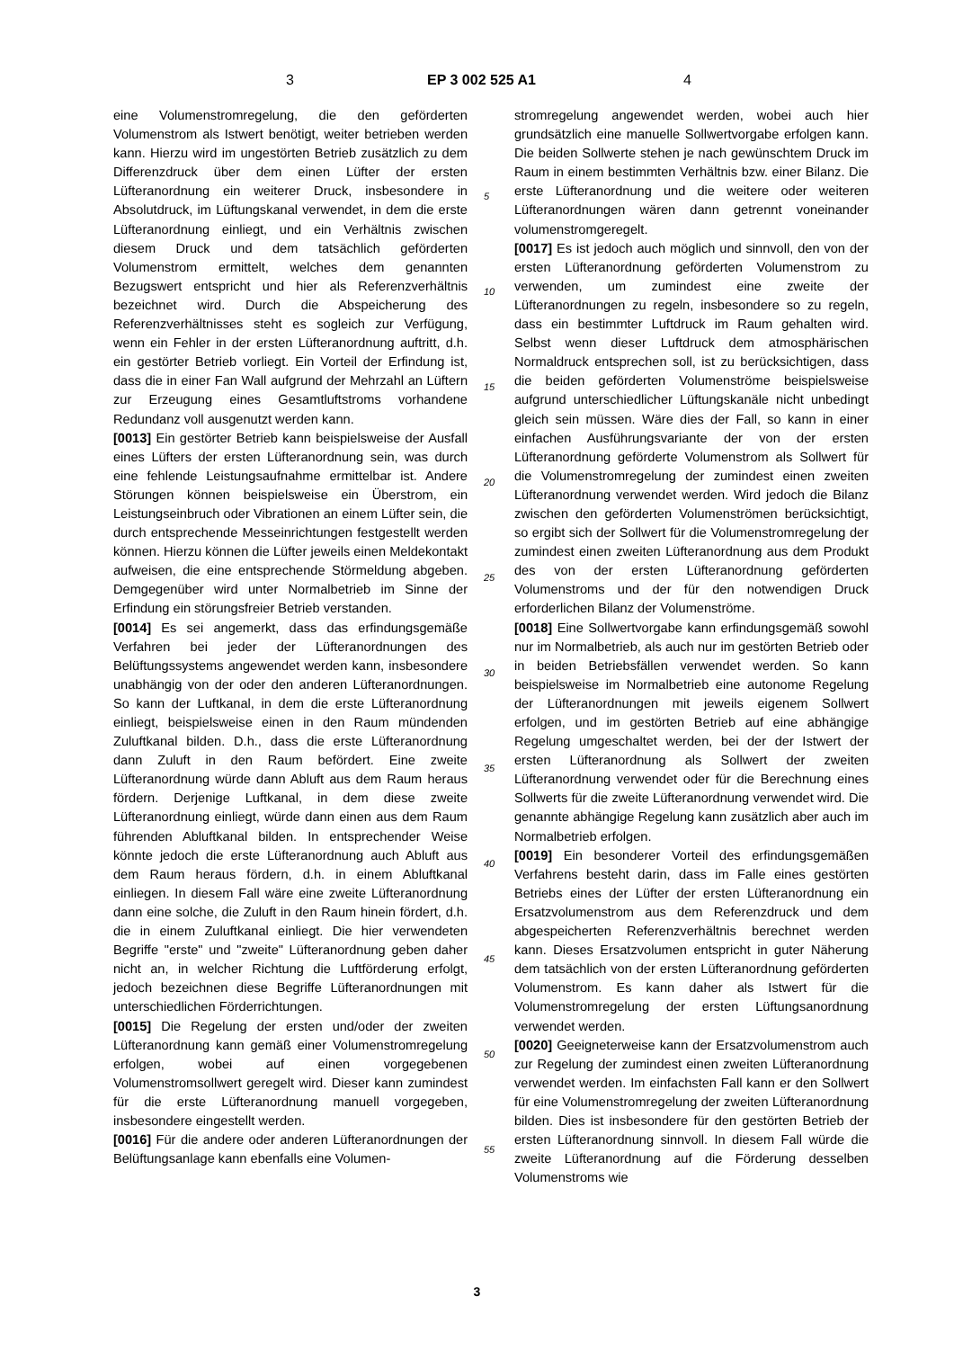3 EP 3 002 525 A1 4
eine Volumenstromregelung, die den geförderten Volumenstrom als Istwert benötigt, weiter betrieben werden kann. Hierzu wird im ungestörten Betrieb zusätzlich zu dem Differenzdruck über dem einen Lüfter der ersten Lüfteranordnung ein weiterer Druck, insbesondere in Absolutdruck, im Lüftungskanal verwendet, in dem die erste Lüfteranordnung einliegt, und ein Verhältnis zwischen diesem Druck und dem tatsächlich geförderten Volumenstrom ermittelt, welches dem genannten Bezugswert entspricht und hier als Referenzverhältnis bezeichnet wird. Durch die Abspeicherung des Referenzverhältnisses steht es sogleich zur Verfügung, wenn ein Fehler in der ersten Lüfteranordnung auftritt, d.h. ein gestörter Betrieb vorliegt. Ein Vorteil der Erfindung ist, dass die in einer Fan Wall aufgrund der Mehrzahl an Lüftern zur Erzeugung eines Gesamtluftstroms vorhandene Redundanz voll ausgenutzt werden kann.
[0013] Ein gestörter Betrieb kann beispielsweise der Ausfall eines Lüfters der ersten Lüfteranordnung sein, was durch eine fehlende Leistungsaufnahme ermittelbar ist. Andere Störungen können beispielsweise ein Überstrom, ein Leistungseinbruch oder Vibrationen an einem Lüfter sein, die durch entsprechende Messeinrichtungen festgestellt werden können. Hierzu können die Lüfter jeweils einen Meldekontakt aufweisen, die eine entsprechende Störmeldung abgeben. Demgegenüber wird unter Normalbetrieb im Sinne der Erfindung ein störungsfreier Betrieb verstanden.
[0014] Es sei angemerkt, dass das erfindungsgemäße Verfahren bei jeder der Lüfteranordnungen des Belüftungssystems angewendet werden kann, insbesondere unabhängig von der oder den anderen Lüfteranordnungen. So kann der Luftkanal, in dem die erste Lüfteranordnung einliegt, beispielsweise einen in den Raum mündenden Zuluftkanal bilden. D.h., dass die erste Lüfteranordnung dann Zuluft in den Raum befördert. Eine zweite Lüfteranordnung würde dann Abluft aus dem Raum heraus fördern. Derjenige Luftkanal, in dem diese zweite Lüfteranordnung einliegt, würde dann einen aus dem Raum führenden Abluftkanal bilden. In entsprechender Weise könnte jedoch die erste Lüfteranordnung auch Abluft aus dem Raum heraus fördern, d.h. in einem Abluftkanal einliegen. In diesem Fall wäre eine zweite Lüfteranordnung dann eine solche, die Zuluft in den Raum hinein fördert, d.h. die in einem Zuluftkanal einliegt. Die hier verwendeten Begriffe "erste" und "zweite" Lüfteranordnung geben daher nicht an, in welcher Richtung die Luftförderung erfolgt, jedoch bezeichnen diese Begriffe Lüfteranordnungen mit unterschiedlichen Förderrichtungen.
[0015] Die Regelung der ersten und/oder der zweiten Lüfteranordnung kann gemäß einer Volumenstromregelung erfolgen, wobei auf einen vorgegebenen Volumenstromsollwert geregelt wird. Dieser kann zumindest für die erste Lüfteranordnung manuell vorgegeben, insbesondere eingestellt werden.
[0016] Für die andere oder anderen Lüfteranordnungen der Belüftungsanlage kann ebenfalls eine Volumen-
stromregelung angewendet werden, wobei auch hier grundsätzlich eine manuelle Sollwertvorgabe erfolgen kann. Die beiden Sollwerte stehen je nach gewünschtem Druck im Raum in einem bestimmten Verhältnis bzw. einer Bilanz. Die erste Lüfteranordnung und die weitere oder weiteren Lüfteranordnungen wären dann getrennt voneinander volumenstromgeregelt.
[0017] Es ist jedoch auch möglich und sinnvoll, den von der ersten Lüfteranordnung geförderten Volumenstrom zu verwenden, um zumindest eine zweite der Lüfteranordnungen zu regeln, insbesondere so zu regeln, dass ein bestimmter Luftdruck im Raum gehalten wird. Selbst wenn dieser Luftdruck dem atmosphärischen Normaldruck entsprechen soll, ist zu berücksichtigen, dass die beiden geförderten Volumenströme beispielsweise aufgrund unterschiedlicher Lüftungskanäle nicht unbedingt gleich sein müssen. Wäre dies der Fall, so kann in einer einfachen Ausführungsvariante der von der ersten Lüfteranordnung geförderte Volumenstrom als Sollwert für die Volumenstromregelung der zumindest einen zweiten Lüfteranordnung verwendet werden. Wird jedoch die Bilanz zwischen den geförderten Volumenströmen berücksichtigt, so ergibt sich der Sollwert für die Volumenstromregelung der zumindest einen zweiten Lüfteranordnung aus dem Produkt des von der ersten Lüfteranordnung geförderten Volumenstroms und der für den notwendigen Druck erforderlichen Bilanz der Volumenströme.
[0018] Eine Sollwertvorgabe kann erfindungsgemäß sowohl nur im Normalbetrieb, als auch nur im gestörten Betrieb oder in beiden Betriebsfällen verwendet werden. So kann beispielsweise im Normalbetrieb eine autonome Regelung der Lüfteranordnungen mit jeweils eigenem Sollwert erfolgen, und im gestörten Betrieb auf eine abhängige Regelung umgeschaltet werden, bei der der Istwert der ersten Lüfteranordnung als Sollwert der zweiten Lüfteranordnung verwendet oder für die Berechnung eines Sollwerts für die zweite Lüfteranordnung verwendet wird. Die genannte abhängige Regelung kann zusätzlich aber auch im Normalbetrieb erfolgen.
[0019] Ein besonderer Vorteil des erfindungsgemäßen Verfahrens besteht darin, dass im Falle eines gestörten Betriebs eines der Lüfter der ersten Lüfteranordnung ein Ersatzvolumenstrom aus dem Referenzdruck und dem abgespeicherten Referenzverhältnis berechnet werden kann. Dieses Ersatzvolumen entspricht in guter Näherung dem tatsächlich von der ersten Lüfteranordnung geförderten Volumenstrom. Es kann daher als Istwert für die Volumenstromregelung der ersten Lüftungsanordnung verwendet werden.
[0020] Geeigneterweise kann der Ersatzvolumenstrom auch zur Regelung der zumindest einen zweiten Lüfteranordnung verwendet werden. Im einfachsten Fall kann er den Sollwert für eine Volumenstromregelung der zweiten Lüfteranordnung bilden. Dies ist insbesondere für den gestörten Betrieb der ersten Lüfteranordnung sinnvoll. In diesem Fall würde die zweite Lüfteranordnung auf die Förderung desselben Volumenstroms wie
5
10
15
20
25
30
35
40
45
50
55
3